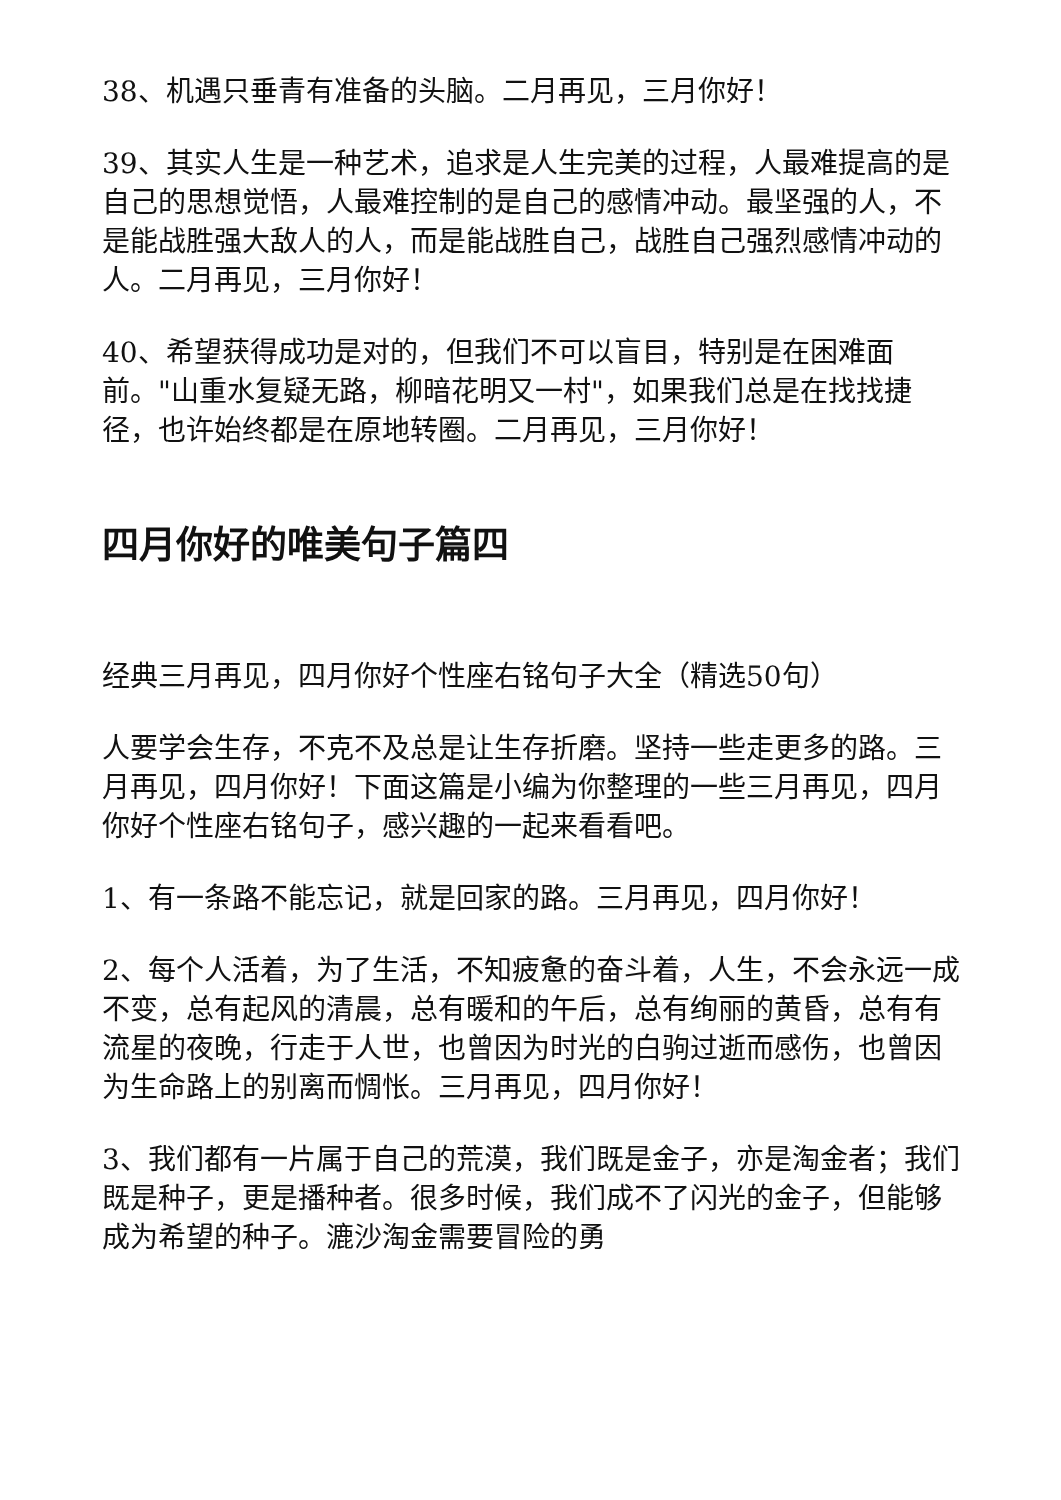38、机遇只垂青有准备的头脑。二月再见，三月你好！
39、其实人生是一种艺术，追求是人生完美的过程，人最难提高的是自己的思想觉悟，人最难控制的是自己的感情冲动。最坚强的人，不是能战胜强大敌人的人，而是能战胜自己，战胜自己强烈感情冲动的人。二月再见，三月你好！
40、希望获得成功是对的，但我们不可以盲目，特别是在困难面前。"山重水复疑无路，柳暗花明又一村"，如果我们总是在找找捷径，也许始终都是在原地转圈。二月再见，三月你好！
四月你好的唯美句子篇四
经典三月再见，四月你好个性座右铭句子大全（精选50句）
人要学会生存，不克不及总是让生存折磨。坚持一些走更多的路。三月再见，四月你好！下面这篇是小编为你整理的一些三月再见，四月你好个性座右铭句子，感兴趣的一起来看看吧。
1、有一条路不能忘记，就是回家的路。三月再见，四月你好！
2、每个人活着，为了生活，不知疲惫的奋斗着，人生，不会永远一成不变，总有起风的清晨，总有暖和的午后，总有绚丽的黄昏，总有有流星的夜晚，行走于人世，也曾因为时光的白驹过逝而感伤，也曾因为生命路上的别离而惆怅。三月再见，四月你好！
3、我们都有一片属于自己的荒漠，我们既是金子，亦是淘金者；我们既是种子，更是播种者。很多时候，我们成不了闪光的金子，但能够成为希望的种子。漉沙淘金需要冒险的勇